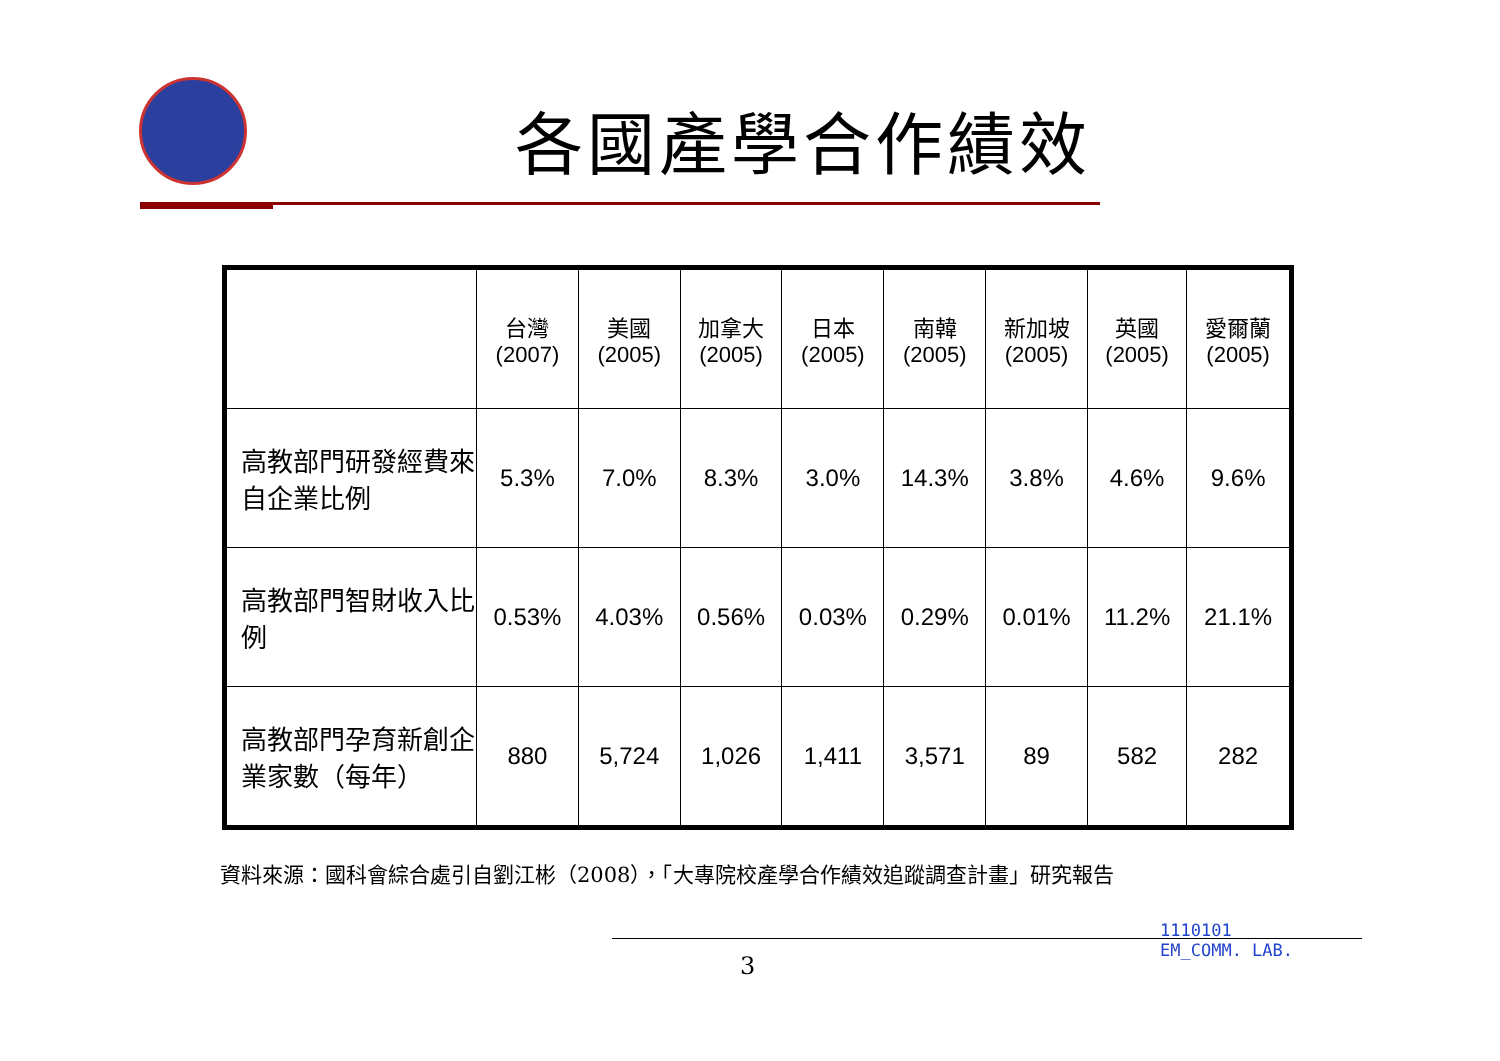各國產學合作績效
| | 台灣 (2007) | 美國 (2005) | 加拿大 (2005) | 日本 (2005) | 南韓 (2005) | 新加坡 (2005) | 英國 (2005) | 愛爾蘭 (2005) |
| --- | --- | --- | --- | --- | --- | --- | --- | --- |
| 高教部門研發經費來自企業比例 | 5.3% | 7.0% | 8.3% | 3.0% | 14.3% | 3.8% | 4.6% | 9.6% |
| 高教部門智財收入比例 | 0.53% | 4.03% | 0.56% | 0.03% | 0.29% | 0.01% | 11.2% | 21.1% |
| 高教部門孕育新創企業家數（每年） | 880 | 5,724 | 1,026 | 1,411 | 3,571 | 89 | 582 | 282 |
資料來源：國科會綜合處引自劉江彬（2008），「大專院校產學合作績效追蹤調查計畫」研究報告
3
1110101
EM_COMM. LAB.